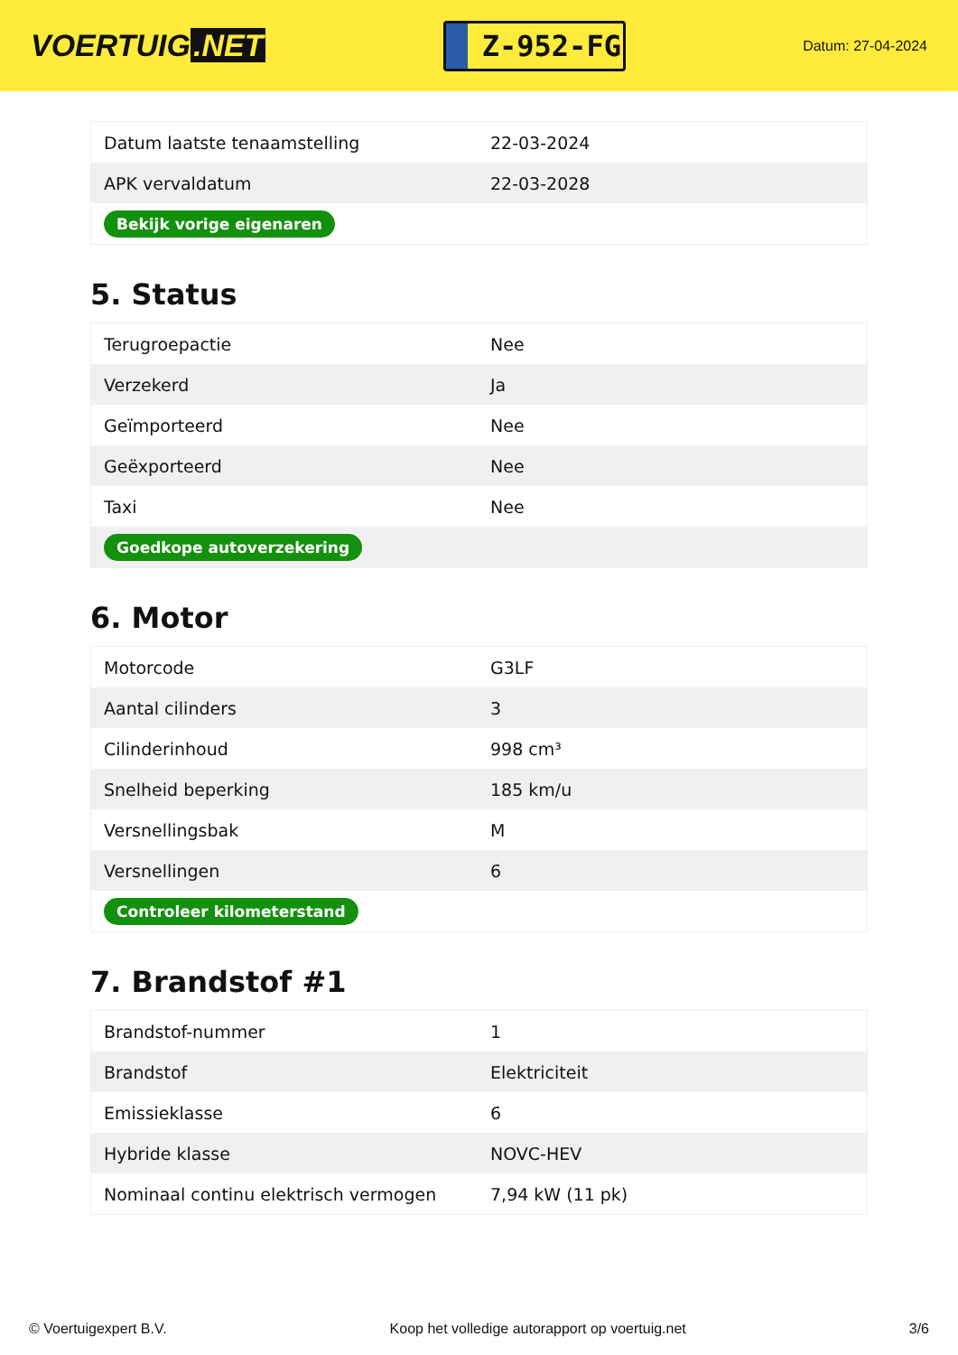VOERTUIG.NET
Z-952-FG
Datum: 27-04-2024
| Datum laatste tenaamstelling | 22-03-2024 |
| APK vervaldatum | 22-03-2028 |
| Bekijk vorige eigenaren | |
5. Status
| Terugroepactie | Nee |
| Verzekerd | Ja |
| Geïmporteerd | Nee |
| Geëxporteerd | Nee |
| Taxi | Nee |
| Goedkope autoverzekering | |
6. Motor
| Motorcode | G3LF |
| Aantal cilinders | 3 |
| Cilinderinhoud | 998 cm³ |
| Snelheid beperking | 185 km/u |
| Versnellingsbak | M |
| Versnellingen | 6 |
| Controleer kilometerstand | |
7. Brandstof #1
| Brandstof-nummer | 1 |
| Brandstof | Elektriciteit |
| Emissieklasse | 6 |
| Hybride klasse | NOVC-HEV |
| Nominaal continu elektrisch vermogen | 7,94 kW (11 pk) |
© Voertuigexpert B.V. Koop het volledige autorapport op voertuig.net 3/6